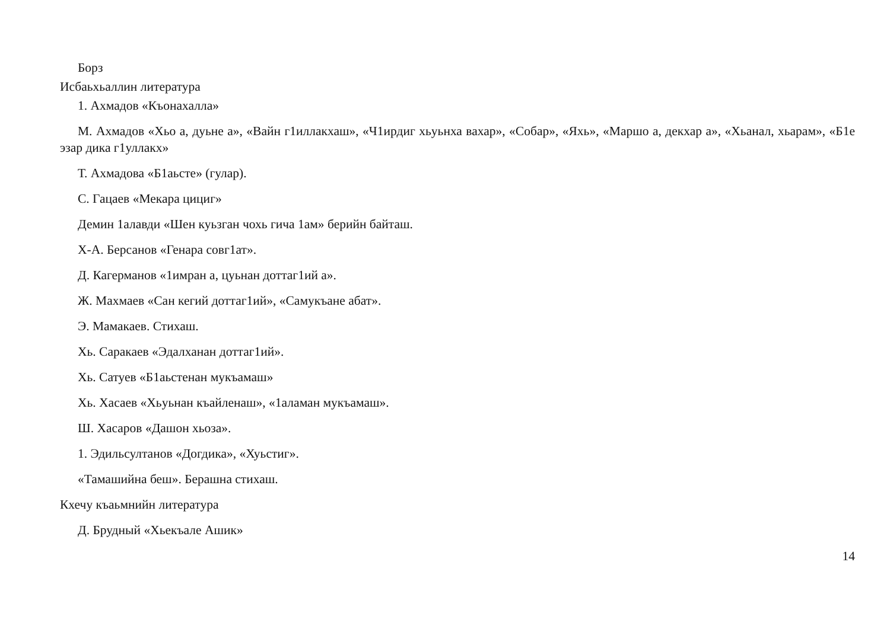Борз
Исбаьхьаллин литература
1. Ахмадов «Къонахалла»
М. Ахмадов «Хьо а, дуьне а», «Вайн г1иллакхаш», «Ч1ирдиг хьуьнха вахар», «Собар», «Яхь», «Маршо а, декхар а», «Хьанал, хьарам», «Б1е эзар дика г1уллакх»
Т. Ахмадова «Б1аьсте» (гулар).
С. Гацаев «Мекара цициг»
Демин 1алавди «Шен куьзган чохь гича 1ам» берийн байташ.
Х-А. Берсанов «Генара совг1ат».
Д. Кагерманов «1имран а, цуьнан доттаг1ий а».
Ж. Махмаев «Сан кегий доттаг1ий», «Самукъане абат».
Э. Мамакаев. Стихаш.
Хь. Саракаев «Эдалханан доттаг1ий».
Хь. Сатуев «Б1аьстенан мукъамаш»
Хь. Хасаев «Хьуьнан къайленаш», «1аламан мукъамаш».
Ш. Хасаров «Дашон хьоза».
1. Эдильсултанов «Догдика», «Хуьстиг».
«Тамашийна беш». Берашна стихаш.
Кхечу къаьмнийн литература
Д. Брудный «Хьекъале Ашик»
14